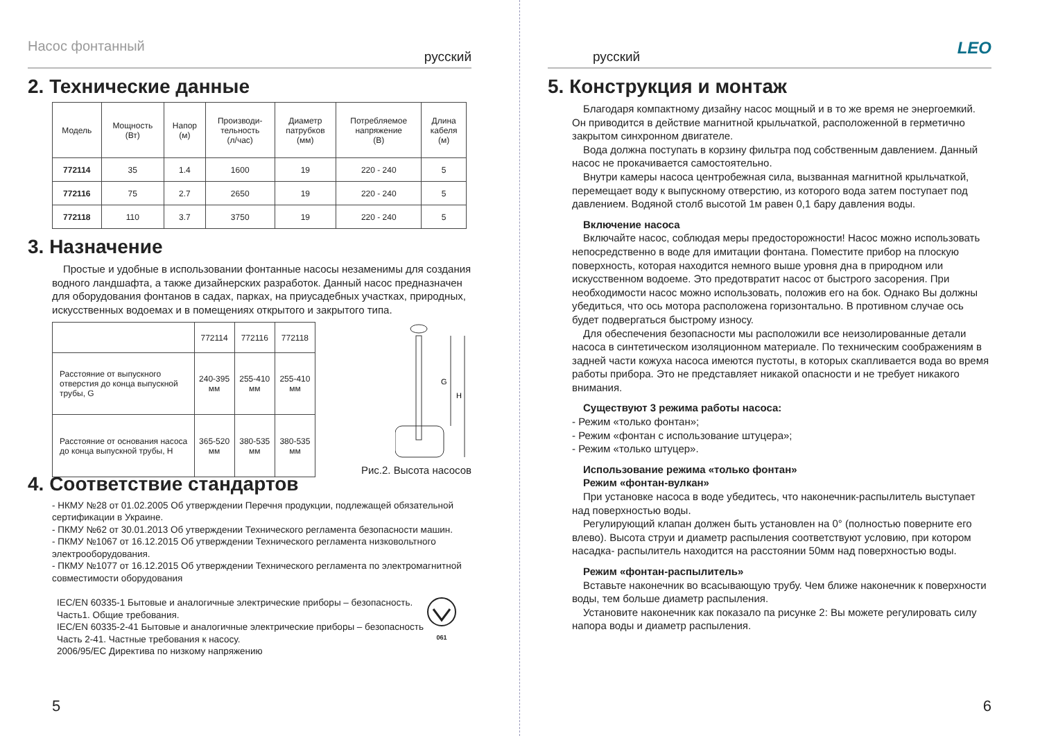Насос фонтанный русский
2. Технические данные
| Модель | Мощность (Вт) | Напор (м) | Производи- тельность (л/час) | Диаметр патрубков (мм) | Потребляемое напряжение (В) | Длина кабеля (м) |
| --- | --- | --- | --- | --- | --- | --- |
| 772114 | 35 | 1.4 | 1600 | 19 | 220 - 240 | 5 |
| 772116 | 75 | 2.7 | 2650 | 19 | 220 - 240 | 5 |
| 772118 | 110 | 3.7 | 3750 | 19 | 220 - 240 | 5 |
3. Назначение
Простые и удобные в использовании фонтанные насосы незаменимы для создания водного ландшафта, а также дизайнерских разработок. Данный насос предназначен для оборудования фонтанов в садах, парках, на приусадебных участках, природных, искусственных водоемах и в помещениях открытого и закрытого типа.
| | 772114 | 772116 | 772118 |
| Расстояние от выпускного отверстия до конца выпускной трубы, G | 240-395 мм | 255-410 мм | 255-410 мм |
| Расстояние от основания насоса до конца выпускной трубы, H | 365-520 мм | 380-535 мм | 380-535 мм |
G
H
Рис.2. Высота насосов
4. Соответствие стандартов
- НКМУ №28 от 01.02.2005 Об утверждении Перечня продукции, подлежащей обязательной сертификации в Украине.
- ПКМУ №62 от 30.01.2013 Об утверждении Технического регламента безопасности машин.
- ПКМУ №1067 от 16.12.2015 Об утверждении Технического регламента низковольтного электрооборудования.
- ПКМУ №1077 от 16.12.2015 Об утверждении Технического регламента по электромагнитной совместимости оборудования
IEC/EN 60335-1 Бытовые и аналогичные электрические приборы – безопасность.
Часть1. Общие требования.
IEC/EN 60335-2-41 Бытовые и аналогичные электрические приборы – безопасность
Часть 2-41. Частные требования к насосу.
2006/95/EC Директива по низкому напряжению
061
5
русский LEO
5. Конструкция и монтаж
Благодаря компактному дизайну насос мощный и в то же время не энергоемкий. Он приводится в действие магнитной крыльчаткой, расположенной в герметично закрытом синхронном двигателе.
Вода должна поступать в корзину фильтра под собственным давлением. Данный насос не прокачивается самостоятельно.
Внутри камеры насоса центробежная сила, вызванная магнитной крыльчаткой, перемещает воду к выпускному отверстию, из которого вода затем поступает под давлением. Водяной столб высотой 1м равен 0,1 бару давления воды.
Включение насоса
Включайте насос, соблюдая меры предосторожности! Насос можно использовать непосредственно в воде для имитации фонтана. Поместите прибор на плоскую поверхность, которая находится немного выше уровня дна в природном или искусственном водоеме. Это предотвратит насос от быстрого засорения. При необходимости насос можно использовать, положив его на бок. Однако Вы должны убедиться, что ось мотора расположена горизонтально. В противном случае ось будет подвергаться быстрому износу.
Для обеспечения безопасности мы расположили все неизолированные детали насоса в синтетическом изоляционном материале. По техническим соображениям в задней части кожуха насоса имеются пустоты, в которых скапливается вода во время работы прибора. Это не представляет никакой опасности и не требует никакого внимания.
Существуют 3 режима работы насоса:
- Режим «только фонтан»;
- Режим «фонтан с использование штуцера»;
- Режим «только штуцер».
Использование режима «только фонтан»
Режим «фонтан-вулкан»
При установке насоса в воде убедитесь, что наконечник-распылитель выступает над поверхностью воды.
Регулирующий клапан должен быть установлен на 0° (полностью поверните его влево). Высота струи и диаметр распыления соответствуют условию, при котором насадка- распылитель находится на расстоянии 50мм над поверхностью воды.
Режим «фонтан-распылитель»
Вставьте наконечник во всасывающую трубу. Чем ближе наконечник к поверхности воды, тем больше диаметр распыления.
Установите наконечник как показало па рисунке 2: Вы можете регулировать силу напора воды и диаметр распыления.
6